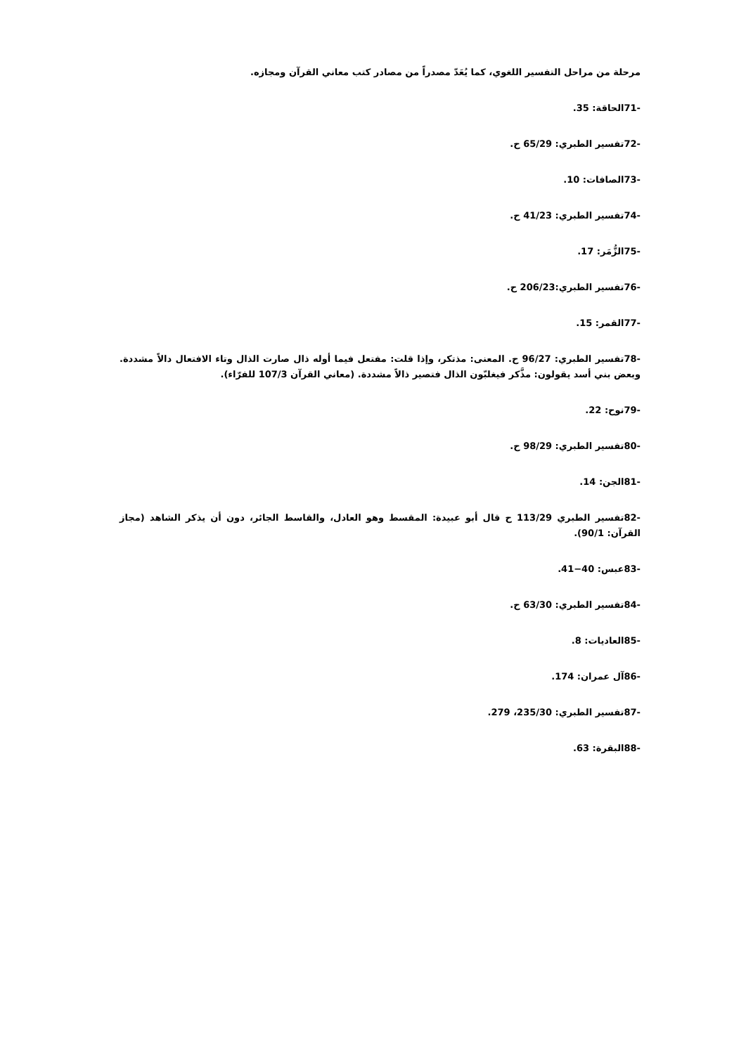مرحلة من مراحل التفسير اللغوي، كما يُعَدّ مصدراً من مصادر كتب معاني القرآن ومجازه.
-71الحاقة: 35.
-72تفسير الطبري: 65/29 ح.
-73الصافات: 10.
-74تفسير الطبري: 41/23 ح.
-75الزُّمَر: 17.
-76تفسير الطبري:206/23 ح.
-77القمر: 15.
-78تفسير الطبري: 96/27 ح. المعنى: مذتكر، وإذا قلت: مفتعل فيما أوله ذال صارت الذال وتاء الافتعال دالاً مشددة. وبعض بني أسد يقولون: مذَّكر فيغلبّون الذال فتصير ذالاً مشددة. (معاني القرآن 107/3 للفرّاء).
-79نوح: 22.
-80تفسير الطبري: 98/29 ح.
-81الجن: 14.
-82تفسير الطبري 113/29 ح قال أبو عبيدة: المقسط وهو العادل، والقاسط الجائر، دون أن يذكر الشاهد (مجاز القرآن: 90/1).
-83عبس: 40−41.
-84تفسير الطبري: 63/30 ح.
-85العاديات: 8.
-86آل عمران: 174.
-87تفسير الطبري: 235/30، 279.
-88البقرة: 63.